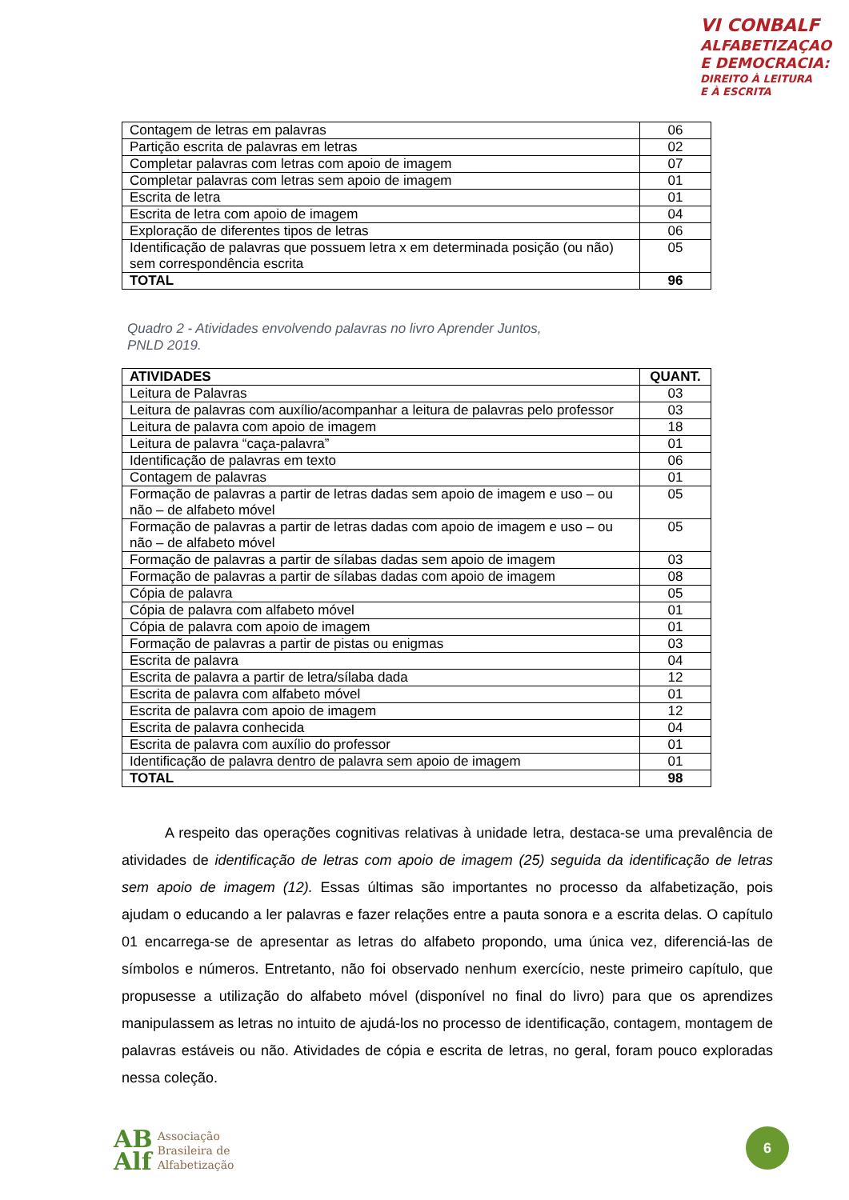VI CONBALF
ALFABETIZAÇAO
E DEMOCRACIA:
DIREITO À LEITURA
E À ESCRITA
| Contagem de letras em palavras | 06 |
| Partição escrita de palavras em letras | 02 |
| Completar palavras com letras com apoio de imagem | 07 |
| Completar palavras com letras sem apoio de imagem | 01 |
| Escrita de letra | 01 |
| Escrita de letra com apoio de imagem | 04 |
| Exploração de diferentes tipos de letras | 06 |
| Identificação de palavras que possuem letra x em determinada posição (ou não) sem correspondência escrita | 05 |
| TOTAL | 96 |
Quadro 2 - Atividades envolvendo palavras no livro Aprender Juntos, PNLD 2019.
| ATIVIDADES | QUANT. |
| --- | --- |
| Leitura de Palavras | 03 |
| Leitura de palavras com auxílio/acompanhar a leitura de palavras pelo professor | 03 |
| Leitura de palavra com apoio de imagem | 18 |
| Leitura de palavra “caça-palavra” | 01 |
| Identificação de palavras em texto | 06 |
| Contagem de palavras | 01 |
| Formação de palavras a partir de letras dadas sem apoio de imagem e uso – ou não – de alfabeto móvel | 05 |
| Formação de palavras a partir de letras dadas com apoio de imagem e uso – ou não – de alfabeto móvel | 05 |
| Formação de palavras a partir de sílabas dadas sem apoio de imagem | 03 |
| Formação de palavras a partir de sílabas dadas com apoio de imagem | 08 |
| Cópia de palavra | 05 |
| Cópia de palavra com alfabeto móvel | 01 |
| Cópia de palavra com apoio de imagem | 01 |
| Formação de palavras a partir de pistas ou enigmas | 03 |
| Escrita de palavra | 04 |
| Escrita de palavra a partir de letra/sílaba dada | 12 |
| Escrita de palavra com alfabeto móvel | 01 |
| Escrita de palavra com apoio de imagem | 12 |
| Escrita de palavra conhecida | 04 |
| Escrita de palavra com auxílio do professor | 01 |
| Identificação de palavra dentro de palavra sem apoio de imagem | 01 |
| TOTAL | 98 |
   A respeito das operações cognitivas relativas à unidade letra, destaca-se uma prevalência de atividades de identificação de letras com apoio de imagem (25) seguida da identificação de letras sem apoio de imagem (12). Essas últimas são importantes no processo da alfabetização, pois ajudam o educando a ler palavras e fazer relações entre a pauta sonora e a escrita delas. O capítulo 01 encarrega-se de apresentar as letras do alfabeto propondo, uma única vez, diferenciá-las de símbolos e números. Entretanto, não foi observado nenhum exercício, neste primeiro capítulo, que propusesse a utilização do alfabeto móvel (disponível no final do livro) para que os aprendizes manipulassem as letras no intuito de ajudá-los no processo de identificação, contagem, montagem de palavras estáveis ou não. Atividades de cópia e escrita de letras, no geral, foram pouco exploradas nessa coleção.
AB
Alf
Associação
Brasileira de
Alfabetização
6